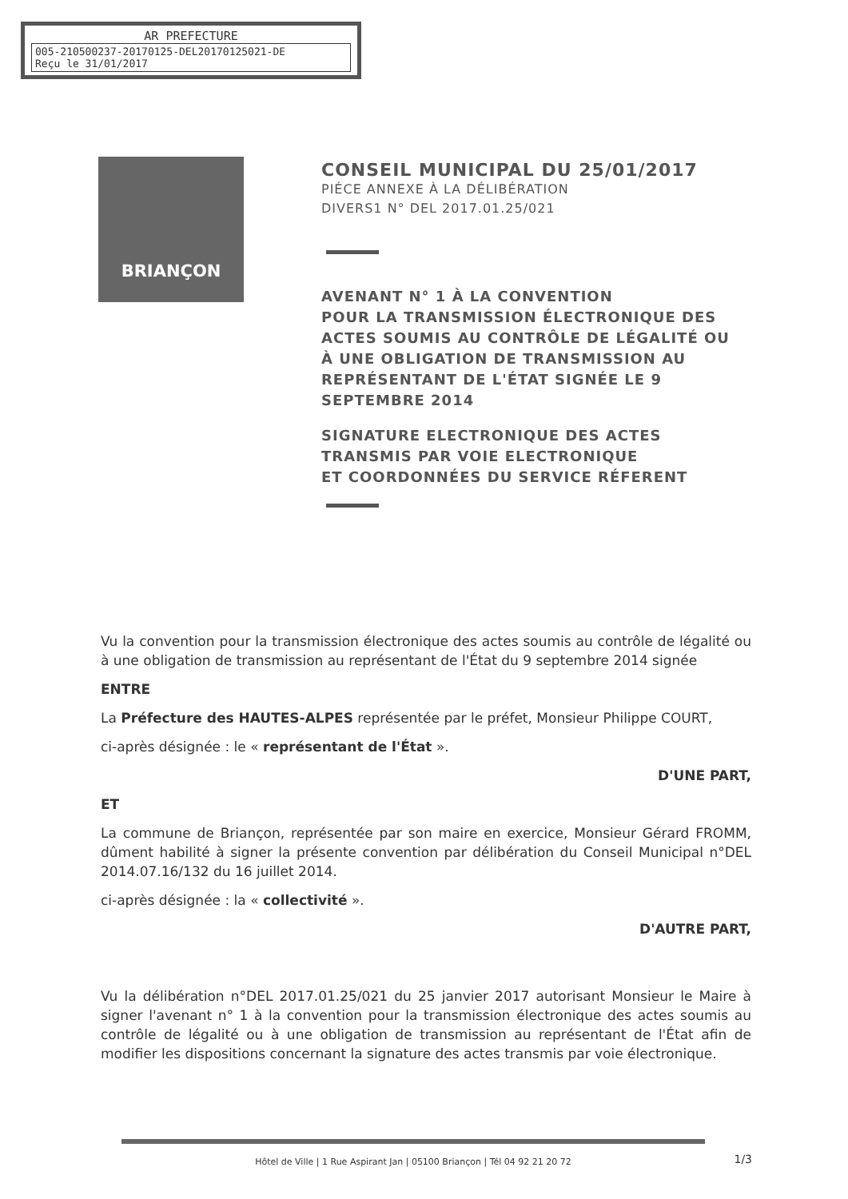AR PREFECTURE
005-210500237-20170125-DEL20170125021-DE
Reçu le 31/01/2017
BRIANÇON
CONSEIL MUNICIPAL DU 25/01/2017
PIÉCE ANNEXE À LA DÉLIBÉRATION
DIVERS1 N° DEL 2017.01.25/021
AVENANT N° 1 À LA CONVENTION
POUR LA TRANSMISSION ÉLECTRONIQUE DES ACTES SOUMIS AU CONTRÔLE DE LÉGALITÉ OU À UNE OBLIGATION DE TRANSMISSION AU REPRÉSENTANT DE L'ÉTAT SIGNÉE LE 9 SEPTEMBRE 2014
SIGNATURE ELECTRONIQUE DES ACTES TRANSMIS PAR VOIE ELECTRONIQUE
ET COORDONNÉES DU SERVICE RÉFERENT
Vu la convention pour la transmission électronique des actes soumis au contrôle de légalité ou à une obligation de transmission au représentant de l'État du 9 septembre 2014 signée
ENTRE
La Préfecture des HAUTES-ALPES représentée par le préfet, Monsieur Philippe COURT,
ci-après désignée : le « représentant de l'État ».
D'UNE PART,
ET
La commune de Briançon, représentée par son maire en exercice, Monsieur Gérard FROMM, dûment habilité à signer la présente convention par délibération du Conseil Municipal n°DEL 2014.07.16/132 du 16 juillet 2014.
ci-après désignée : la « collectivité ».
D'AUTRE PART,
Vu la délibération n°DEL 2017.01.25/021 du 25 janvier 2017 autorisant Monsieur le Maire à signer l'avenant n° 1 à la convention pour la transmission électronique des actes soumis au contrôle de légalité ou à une obligation de transmission au représentant de l'État afin de modifier les dispositions concernant la signature des actes transmis par voie électronique.
Hôtel de Ville | 1 Rue Aspirant Jan | 05100 Briançon | Tél 04 92 21 20 72
1/3